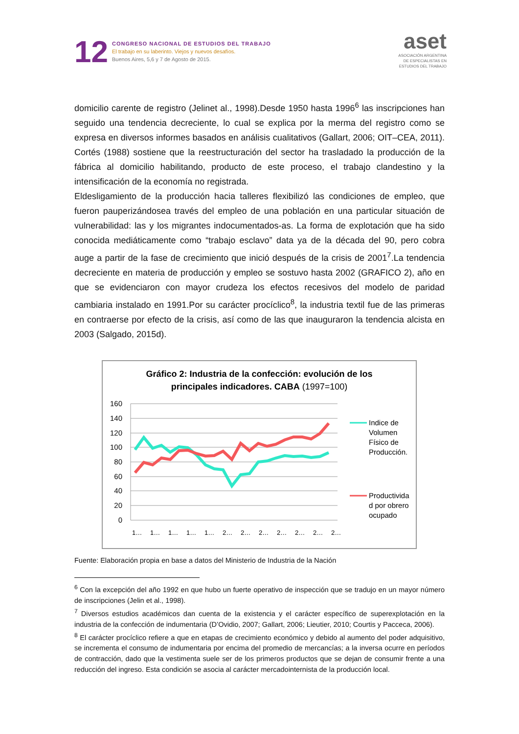12
CONGRESO NACIONAL DE ESTUDIOS DEL TRABAJO
El trabajo en su laberinto. Viejos y nuevos desafíos.
Buenos Aires, 5,6 y 7 de Agosto de 2015.
aset
ASOCIACIÓN ARGENTINA
DE ESPECIALISTAS EN
ESTUDIOS DEL TRABAJO
domicilio carente de registro (Jelinet al., 1998).Desde 1950 hasta 1996<sup>6</sup> las inscripciones han seguido una tendencia decreciente, lo cual se explica por la merma del registro como se expresa en diversos informes basados en análisis cualitativos (Gallart, 2006; OIT–CEA, 2011). Cortés (1988) sostiene que la reestructuración del sector ha trasladado la producción de la fábrica al domicilio habilitando, producto de este proceso, el trabajo clandestino y la intensificación de la economía no registrada.
Eldesligamiento de la producción hacia talleres flexibilizó las condiciones de empleo, que fueron pauperizándosea través del empleo de una población en una particular situación de vulnerabilidad: las y los migrantes indocumentados-as. La forma de explotación que ha sido conocida mediáticamente como “trabajo esclavo” data ya de la década del 90, pero cobra auge a partir de la fase de crecimiento que inició después de la crisis de 2001<sup>7</sup>.La tendencia decreciente en materia de producción y empleo se sostuvo hasta 2002 (GRAFICO 2), año en que se evidenciaron con mayor crudeza los efectos recesivos del modelo de paridad cambiaria instalado en 1991.Por su carácter procíclico<sup>8</sup>, la industria textil fue de las primeras en contraerse por efecto de la crisis, así como de las que inauguraron la tendencia alcista en 2003 (Salgado, 2015d).
Gráfico 2: Industria de la confección: evolución de los
principales indicadores. CABA (1997=100)
160
140
120
100
80
60
40
20
0
Indice de
Volumen
Físico de
Producción.
Productivida
d por obrero
ocupado
1…
1…
1…
1…
1…
2…
2…
2…
2…
2…
2…
2…
Fuente: Elaboración propia en base a datos del Ministerio de Industria de la Nación
<sup>6</sup> Con la excepción del año 1992 en que hubo un fuerte operativo de inspección que se tradujo en un mayor número de inscripciones (Jelin et al., 1998).
<sup>7</sup> Diversos estudios académicos dan cuenta de la existencia y el carácter específico de superexplotación en la industria de la confección de indumentaria (D’Ovidio, 2007; Gallart, 2006; Lieutier, 2010; Courtis y Pacceca, 2006).
<sup>8</sup> El carácter procíclico refiere a que en etapas de crecimiento económico y debido al aumento del poder adquisitivo, se incrementa el consumo de indumentaria por encima del promedio de mercancías; a la inversa ocurre en períodos de contracción, dado que la vestimenta suele ser de los primeros productos que se dejan de consumir frente a una reducción del ingreso. Esta condición se asocia al carácter mercadointernista de la producción local.